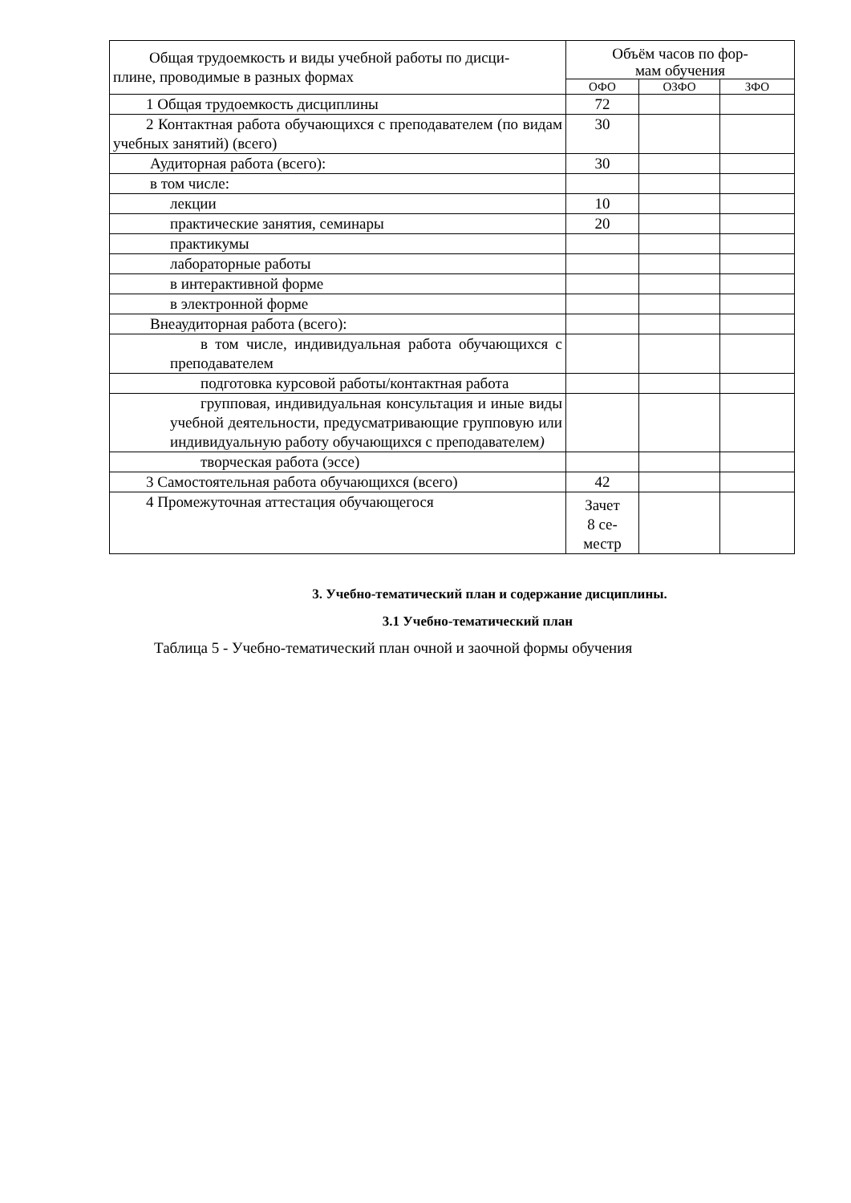| Общая трудоемкость и виды учебной работы по дисци- плине, проводимые в разных формах | Объём часов по фор- мам обучения | | |
| --- | --- | --- | --- |
| | ОФО | ОЗФО | ЗФО |
| 1 Общая трудоемкость дисциплины | 72 | | |
| 2 Контактная работа обучающихся с преподавателем (по видам учебных занятий) (всего) | 30 | | |
| Аудиторная работа (всего): | 30 | | |
| в том числе: | | | |
| лекции | 10 | | |
| практические занятия, семинары | 20 | | |
| практикумы | | | |
| лабораторные работы | | | |
| в интерактивной форме | | | |
| в электронной форме | | | |
| Внеаудиторная работа (всего): | | | |
| в том числе, индивидуальная работа обучающихся с преподавателем | | | |
| подготовка курсовой работы/контактная работа | | | |
| групповая, индивидуальная консультация и иные виды учебной деятельности, предусматривающие групповую или индивидуальную работу обучающихся с преподавателем ) | | | |
| творческая работа (эссе) | | | |
| 3 Самостоятельная работа обучающихся (всего) | 42 | | |
| 4 Промежуточная аттестация обучающегося | Зачет 8 се- местр | | |
3. Учебно-тематический план и содержание дисциплины.
3.1 Учебно-тематический план
Таблица 5 - Учебно-тематический план очной и заочной формы обучения